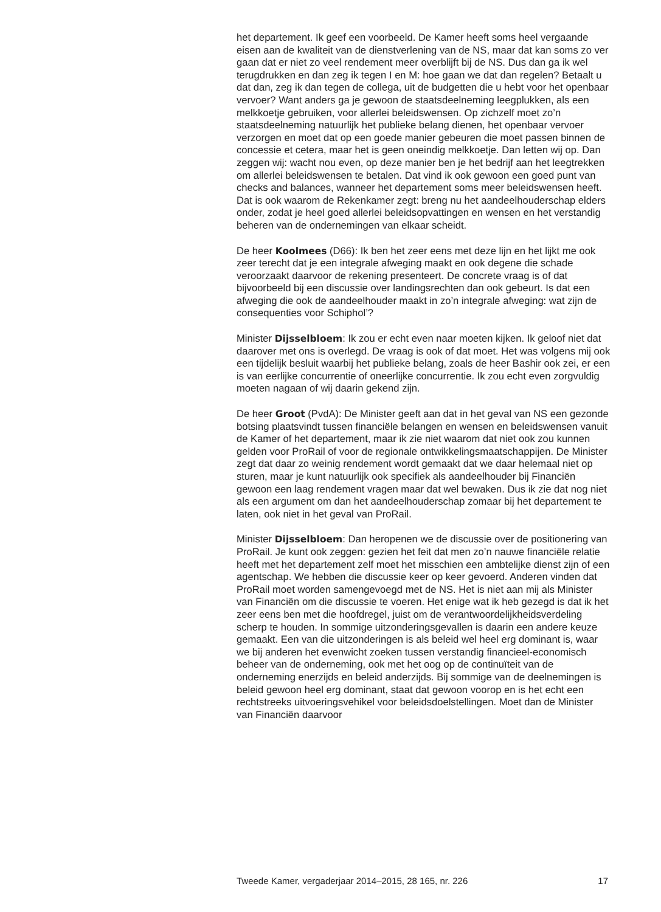het departement. Ik geef een voorbeeld. De Kamer heeft soms heel vergaande eisen aan de kwaliteit van de dienstverlening van de NS, maar dat kan soms zo ver gaan dat er niet zo veel rendement meer overblijft bij de NS. Dus dan ga ik wel terugdrukken en dan zeg ik tegen I en M: hoe gaan we dat dan regelen? Betaalt u dat dan, zeg ik dan tegen de collega, uit de budgetten die u hebt voor het openbaar vervoer? Want anders ga je gewoon de staatsdeelneming leegplukken, als een melkkoetje gebruiken, voor allerlei beleidswensen. Op zichzelf moet zo’n staatsdeelneming natuurlijk het publieke belang dienen, het openbaar vervoer verzorgen en moet dat op een goede manier gebeuren die moet passen binnen de concessie et cetera, maar het is geen oneindig melkkoetje. Dan letten wij op. Dan zeggen wij: wacht nou even, op deze manier ben je het bedrijf aan het leegtrekken om allerlei beleidswensen te betalen. Dat vind ik ook gewoon een goed punt van checks and balances, wanneer het departement soms meer beleidswensen heeft. Dat is ook waarom de Rekenkamer zegt: breng nu het aandeelhouderschap elders onder, zodat je heel goed allerlei beleidsopvattingen en wensen en het verstandig beheren van de ondernemingen van elkaar scheidt.
De heer Koolmees (D66): Ik ben het zeer eens met deze lijn en het lijkt me ook zeer terecht dat je een integrale afweging maakt en ook degene die schade veroorzaakt daarvoor de rekening presenteert. De concrete vraag is of dat bijvoorbeeld bij een discussie over landingsrechten dan ook gebeurt. Is dat een afweging die ook de aandeelhouder maakt in zo’n integrale afweging: wat zijn de consequenties voor Schiphol’?
Minister Dijsselbloem: Ik zou er echt even naar moeten kijken. Ik geloof niet dat daarover met ons is overlegd. De vraag is ook of dat moet. Het was volgens mij ook een tijdelijk besluit waarbij het publieke belang, zoals de heer Bashir ook zei, er een is van eerlijke concurrentie of oneerlijke concurrentie. Ik zou echt even zorgvuldig moeten nagaan of wij daarin gekend zijn.
De heer Groot (PvdA): De Minister geeft aan dat in het geval van NS een gezonde botsing plaatsvindt tussen financiële belangen en wensen en beleidswensen vanuit de Kamer of het departement, maar ik zie niet waarom dat niet ook zou kunnen gelden voor ProRail of voor de regionale ontwikkelingsmaatschappijen. De Minister zegt dat daar zo weinig rendement wordt gemaakt dat we daar helemaal niet op sturen, maar je kunt natuurlijk ook specifiek als aandeelhouder bij Financiën gewoon een laag rendement vragen maar dat wel bewaken. Dus ik zie dat nog niet als een argument om dan het aandeelhouderschap zomaar bij het departement te laten, ook niet in het geval van ProRail.
Minister Dijsselbloem: Dan heropenen we de discussie over de positionering van ProRail. Je kunt ook zeggen: gezien het feit dat men zo’n nauwe financiële relatie heeft met het departement zelf moet het misschien een ambtelijke dienst zijn of een agentschap. We hebben die discussie keer op keer gevoerd. Anderen vinden dat ProRail moet worden samengevoegd met de NS. Het is niet aan mij als Minister van Financiën om die discussie te voeren. Het enige wat ik heb gezegd is dat ik het zeer eens ben met die hoofdregel, juist om de verantwoordelijkheidsverdeling scherp te houden. In sommige uitzonderingsgevallen is daarin een andere keuze gemaakt. Een van die uitzonderingen is als beleid wel heel erg dominant is, waar we bij anderen het evenwicht zoeken tussen verstandig financieel-economisch beheer van de onderneming, ook met het oog op de continuïteit van de onderneming enerzijds en beleid anderzijds. Bij sommige van de deelnemingen is beleid gewoon heel erg dominant, staat dat gewoon voorop en is het echt een rechtstreeks uitvoeringsvehikel voor beleidsdoelstellingen. Moet dan de Minister van Financiën daarvoor
Tweede Kamer, vergaderjaar 2014–2015, 28 165, nr. 226 17